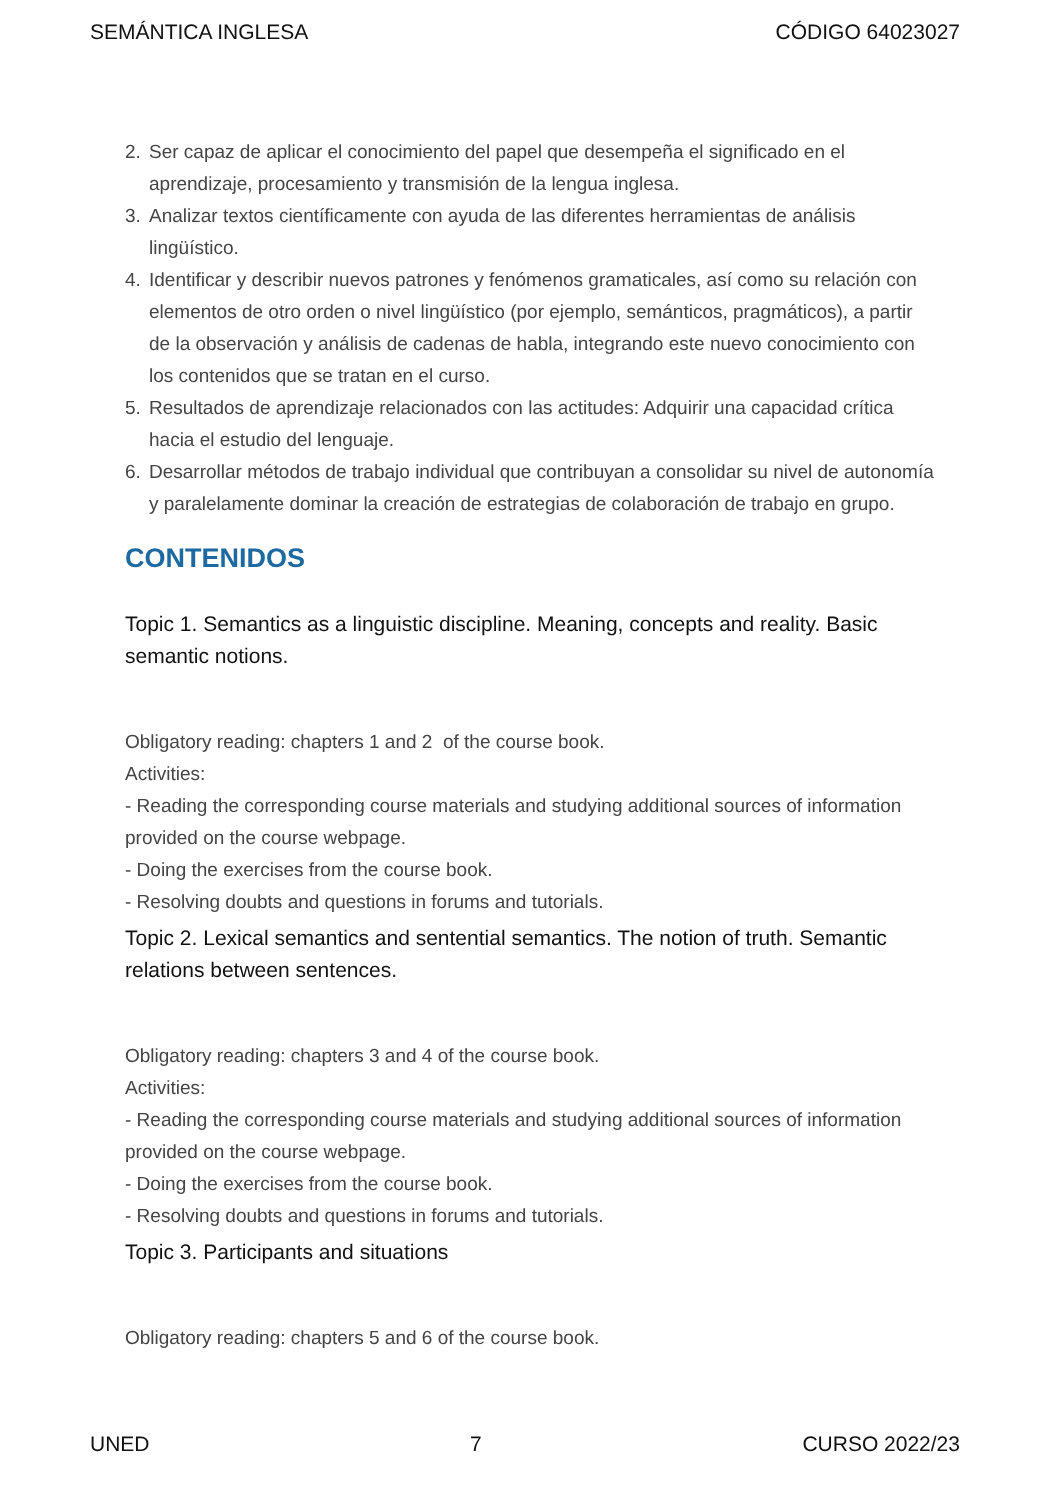SEMÁNTICA INGLESA CÓDIGO 64023027
2. Ser capaz de aplicar el conocimiento del papel que desempeña el significado en el aprendizaje, procesamiento y transmisión de la lengua inglesa.
3. Analizar textos científicamente con ayuda de las diferentes herramientas de análisis lingüístico.
4. Identificar y describir nuevos patrones y fenómenos gramaticales, así como su relación con elementos de otro orden o nivel lingüístico (por ejemplo, semánticos, pragmáticos), a partir de la observación y análisis de cadenas de habla, integrando este nuevo conocimiento con los contenidos que se tratan en el curso.
5. Resultados de aprendizaje relacionados con las actitudes: Adquirir una capacidad crítica hacia el estudio del lenguaje.
6. Desarrollar métodos de trabajo individual que contribuyan a consolidar su nivel de autonomía y paralelamente dominar la creación de estrategias de colaboración de trabajo en grupo.
CONTENIDOS
Topic 1. Semantics as a linguistic discipline. Meaning, concepts and reality. Basic semantic notions.
Obligatory reading: chapters 1 and 2 of the course book.
Activities:
- Reading the corresponding course materials and studying additional sources of information provided on the course webpage.
- Doing the exercises from the course book.
- Resolving doubts and questions in forums and tutorials.
Topic 2. Lexical semantics and sentential semantics. The notion of truth. Semantic relations between sentences.
Obligatory reading: chapters 3 and 4 of the course book.
Activities:
- Reading the corresponding course materials and studying additional sources of information provided on the course webpage.
- Doing the exercises from the course book.
- Resolving doubts and questions in forums and tutorials.
Topic 3. Participants and situations
Obligatory reading: chapters 5 and 6 of the course book.
UNED 7 CURSO 2022/23